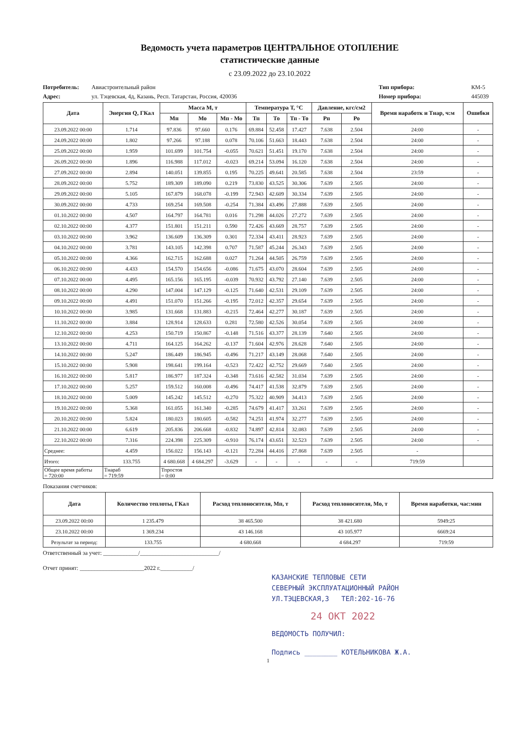Ведомость учета параметров ЦЕНТРАЛЬНОЕ ОТОПЛЕНИЕ
статистические данные
с 23.09.2022 до 23.10.2022
Потребитель: Авиастроительный район Тип прибора: КМ-5
Адрес: ул. Тэцевская, 4д, Казань, Респ. Татарстан, Россия, 420036 Номер прибора: 445039
| Дата | Энергия Q, ГКал | Масса М, т | | | Температура Т, °C | | | Давление, кгс/см2 | | Время наработк и Тнар, ч:м | Ошибки |
| --- | --- | --- | --- | --- | --- | --- | --- | --- | --- | --- | --- |
| | | Мп | Мо | Мп - Мо | Тп | То | Тп - То | Рп | Ро | | |
| 23.09.2022 00:00 | 1.714 | 97.836 | 97.660 | 0.176 | 69.884 | 52.458 | 17.427 | 7.638 | 2.504 | 24:00 | - |
| 24.09.2022 00:00 | 1.802 | 97.266 | 97.188 | 0.078 | 70.106 | 51.663 | 18.443 | 7.638 | 2.504 | 24:00 | - |
| 25.09.2022 00:00 | 1.959 | 101.699 | 101.754 | -0.055 | 70.621 | 51.451 | 19.170 | 7.638 | 2.504 | 24:00 | - |
| 26.09.2022 00:00 | 1.896 | 116.988 | 117.012 | -0.023 | 69.214 | 53.094 | 16.120 | 7.638 | 2.504 | 24:00 | - |
| 27.09.2022 00:00 | 2.894 | 140.051 | 139.855 | 0.195 | 70.225 | 49.641 | 20.585 | 7.638 | 2.504 | 23:59 | - |
| 28.09.2022 00:00 | 5.752 | 189.309 | 189.090 | 0.219 | 73.830 | 43.525 | 30.306 | 7.639 | 2.505 | 24:00 | - |
| 29.09.2022 00:00 | 5.105 | 167.879 | 168.078 | -0.199 | 72.943 | 42.609 | 30.334 | 7.639 | 2.505 | 24:00 | - |
| 30.09.2022 00:00 | 4.733 | 169.254 | 169.508 | -0.254 | 71.384 | 43.496 | 27.888 | 7.639 | 2.505 | 24:00 | - |
| 01.10.2022 00:00 | 4.507 | 164.797 | 164.781 | 0.016 | 71.298 | 44.026 | 27.272 | 7.639 | 2.505 | 24:00 | - |
| 02.10.2022 00:00 | 4.377 | 151.801 | 151.211 | 0.590 | 72.426 | 43.669 | 28.757 | 7.639 | 2.505 | 24:00 | - |
| 03.10.2022 00:00 | 3.962 | 136.609 | 136.309 | 0.301 | 72.334 | 43.411 | 28.923 | 7.639 | 2.505 | 24:00 | - |
| 04.10.2022 00:00 | 3.781 | 143.105 | 142.398 | 0.707 | 71.587 | 45.244 | 26.343 | 7.639 | 2.505 | 24:00 | - |
| 05.10.2022 00:00 | 4.366 | 162.715 | 162.688 | 0.027 | 71.264 | 44.505 | 26.759 | 7.639 | 2.505 | 24:00 | - |
| 06.10.2022 00:00 | 4.433 | 154.570 | 154.656 | -0.086 | 71.675 | 43.070 | 28.604 | 7.639 | 2.505 | 24:00 | - |
| 07.10.2022 00:00 | 4.495 | 165.156 | 165.195 | -0.039 | 70.932 | 43.792 | 27.140 | 7.639 | 2.505 | 24:00 | - |
| 08.10.2022 00:00 | 4.290 | 147.004 | 147.129 | -0.125 | 71.640 | 42.531 | 29.109 | 7.639 | 2.505 | 24:00 | - |
| 09.10.2022 00:00 | 4.491 | 151.070 | 151.266 | -0.195 | 72.012 | 42.357 | 29.654 | 7.639 | 2.505 | 24:00 | - |
| 10.10.2022 00:00 | 3.985 | 131.668 | 131.883 | -0.215 | 72.464 | 42.277 | 30.187 | 7.639 | 2.505 | 24:00 | - |
| 11.10.2022 00:00 | 3.884 | 128.914 | 128.633 | 0.281 | 72.580 | 42.526 | 30.054 | 7.639 | 2.505 | 24:00 | - |
| 12.10.2022 00:00 | 4.253 | 150.719 | 150.867 | -0.148 | 71.516 | 43.377 | 28.139 | 7.640 | 2.505 | 24:00 | - |
| 13.10.2022 00:00 | 4.711 | 164.125 | 164.262 | -0.137 | 71.604 | 42.976 | 28.628 | 7.640 | 2.505 | 24:00 | - |
| 14.10.2022 00:00 | 5.247 | 186.449 | 186.945 | -0.496 | 71.217 | 43.149 | 28.068 | 7.640 | 2.505 | 24:00 | - |
| 15.10.2022 00:00 | 5.908 | 198.641 | 199.164 | -0.523 | 72.422 | 42.752 | 29.669 | 7.640 | 2.505 | 24:00 | - |
| 16.10.2022 00:00 | 5.817 | 186.977 | 187.324 | -0.348 | 73.616 | 42.582 | 31.034 | 7.639 | 2.505 | 24:00 | - |
| 17.10.2022 00:00 | 5.257 | 159.512 | 160.008 | -0.496 | 74.417 | 41.538 | 32.879 | 7.639 | 2.505 | 24:00 | - |
| 18.10.2022 00:00 | 5.009 | 145.242 | 145.512 | -0.270 | 75.322 | 40.909 | 34.413 | 7.639 | 2.505 | 24:00 | - |
| 19.10.2022 00:00 | 5.368 | 161.055 | 161.340 | -0.285 | 74.679 | 41.417 | 33.261 | 7.639 | 2.505 | 24:00 | - |
| 20.10.2022 00:00 | 5.824 | 180.023 | 180.605 | -0.582 | 74.251 | 41.974 | 32.277 | 7.639 | 2.505 | 24:00 | - |
| 21.10.2022 00:00 | 6.619 | 205.836 | 206.668 | -0.832 | 74.897 | 42.814 | 32.083 | 7.639 | 2.505 | 24:00 | - |
| 22.10.2022 00:00 | 7.316 | 224.398 | 225.309 | -0.910 | 76.174 | 43.651 | 32.523 | 7.639 | 2.505 | 24:00 | - |
| Среднее: | 4.459 | 156.022 | 156.143 | -0.121 | 72.284 | 44.416 | 27.868 | 7.639 | 2.505 | - | |
| Итого: | 133.755 | 4 680.668 | 4 684.297 | -3.629 | - | - | - | - | - | 719:59 | |
| Общее время работы = 720:00 | Тнараб = 719:59 | Тпростоя = 0:00 | | | | | | | | | |
Показания счетчиков:
| Дата | Количество теплоты, ГКал | Расход теплоносителя, Мп, т | Расход теплоносителя, Мо, т | Время наработки, час:мин |
| --- | --- | --- | --- | --- |
| 23.09.2022 00:00 | 1 235.479 | 38 465.500 | 38 421.680 | 5949:25 |
| 23.10.2022 00:00 | 1 369.234 | 43 146.168 | 43 105.977 | 6669:24 |
| Результат за период: | 133.755 | 4 680.668 | 4 684.297 | 719:59 |
Ответственный за учет: ____________/___________________________/
Отчет принят: ______________________2022 г.___________/
КАЗАНСКИЕ ТЕПЛОВЫЕ СЕТИ
СЕВЕРНЫЙ ЭКСПЛУАТАЦИОННЫЙ РАЙОН
УЛ.ТЭЦЕВСКАЯ,3 ТЕЛ:202-16-76
24 ОКТ 2022
ВЕДОМОСТЬ ПОЛУЧИЛ:
Подпись ________ КОТЕЛЬНИКОВА Ж.А.
1